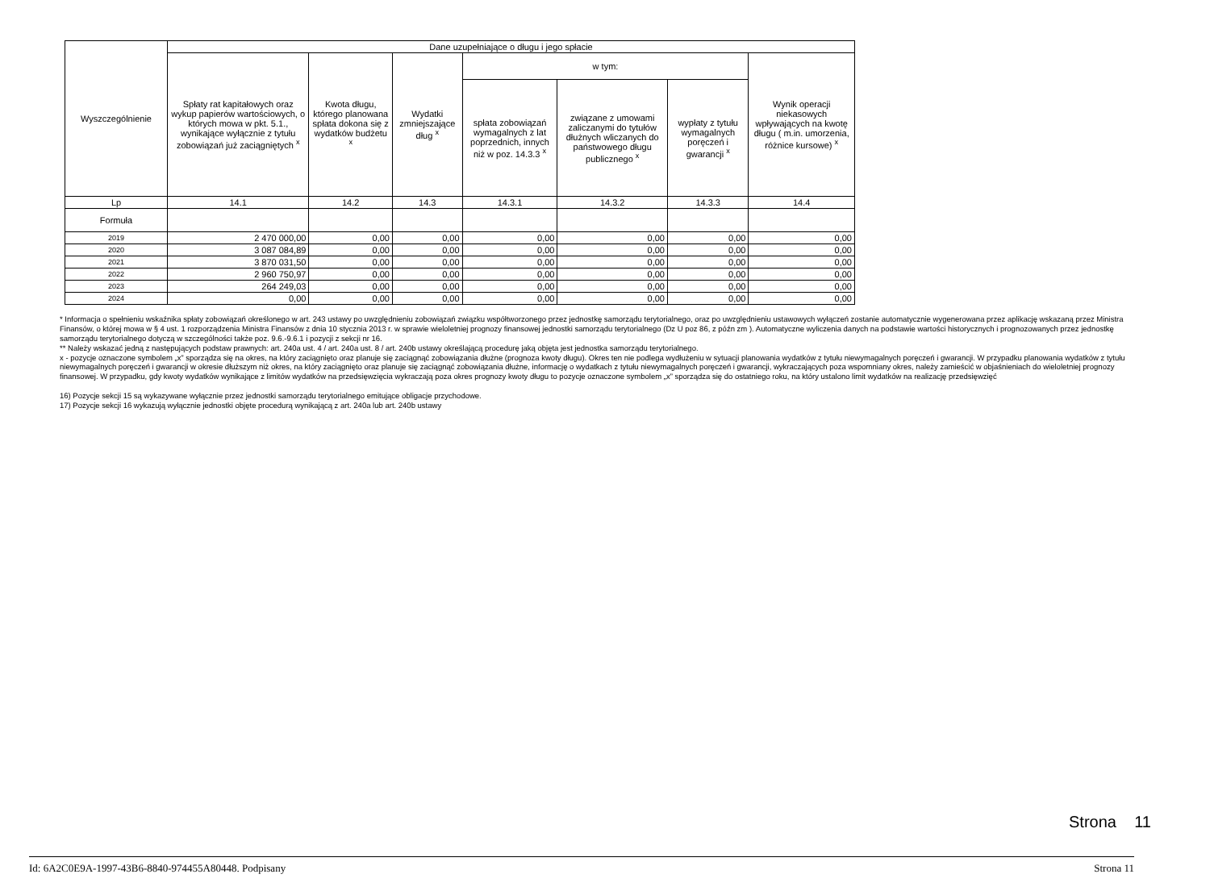| Wyszczególnienie | Dane uzupełniające o długu i jego spłacie | | | | | | |
| --- | --- | --- | --- | --- | --- | --- | --- |
| | Spłaty rat kapitałowych oraz wykup papierów wartościowych, o których mowa w pkt. 5.1., wynikające wyłącznie z tytułu zobowiązań już zaciągniętych <sup>x</sup> | Kwota długu, którego planowana spłata dokona się z wydatków budżetu <sup>x</sup> | Wydatki zmniejszające dług <sup>x</sup> | w tym: | | | Wynik operacji niekasowych wpływających na kwotę długu ( m.in. umorzenia, różnice kursowe) <sup>x</sup> |
| | | | | spłata zobowiązań wymagalnych z lat poprzednich, innych niż w poz. 14.3.3 <sup>x</sup> | związane z umowami zaliczanymi do tytułów dłużnych wliczanych do państwowego długu publicznego <sup>x</sup> | wypłaty z tytułu wymagalnych poręczeń i gwarancji <sup>x</sup> | |
| Lp | 14.1 | 14.2 | 14.3 | 14.3.1 | 14.3.2 | 14.3.3 | 14.4 |
| Formuła | | | | | | | |
| 2019 | 2 470 000,00 | 0,00 | 0,00 | 0,00 | 0,00 | 0,00 | 0,00 |
| 2020 | 3 087 084,89 | 0,00 | 0,00 | 0,00 | 0,00 | 0,00 | 0,00 |
| 2021 | 3 870 031,50 | 0,00 | 0,00 | 0,00 | 0,00 | 0,00 | 0,00 |
| 2022 | 2 960 750,97 | 0,00 | 0,00 | 0,00 | 0,00 | 0,00 | 0,00 |
| 2023 | 264 249,03 | 0,00 | 0,00 | 0,00 | 0,00 | 0,00 | 0,00 |
| 2024 | 0,00 | 0,00 | 0,00 | 0,00 | 0,00 | 0,00 | 0,00 |
* Informacja o spełnieniu wskaźnika spłaty zobowiązań określonego w art. 243 ustawy po uwzględnieniu zobowiązań związku współtworzonego przez jednostkę samorządu terytorialnego, oraz po uwzględnieniu ustawowych wyłączeń zostanie automatycznie wygenerowana przez aplikację wskazaną przez Ministra Finansów, o której mowa w § 4 ust. 1 rozporządzenia Ministra Finansów z dnia 10 stycznia 2013 r. w sprawie wieloletniej prognozy finansowej jednostki samorządu terytorialnego (Dz U poz 86, z późn zm ). Automatyczne wyliczenia danych na podstawie wartości historycznych i prognozowanych przez jednostkę samorządu terytorialnego dotyczą w szczególności także poz. 9.6.-9.6.1 i pozycji z sekcji nr 16.
** Należy wskazać jedną z następujących podstaw prawnych: art. 240a ust. 4 / art. 240a ust. 8 / art. 240b ustawy określającą procedurę jaką objęta jest jednostka samorządu terytorialnego.
x - pozycje oznaczone symbolem „x” sporządza się na okres, na który zaciągnięto oraz planuje się zaciągnąć zobowiązania dłużne (prognoza kwoty długu). Okres ten nie podlega wydłużeniu w sytuacji planowania wydatków z tytułu niewymagalnych poręczeń i gwarancji. W przypadku planowania wydatków z tytułu niewymagalnych poręczeń i gwarancji w okresie dłuższym niż okres, na który zaciągnięto oraz planuje się zaciągnąć zobowiązania dłużne, informację o wydatkach z tytułu niewymagalnych poręczeń i gwarancji, wykraczających poza wspomniany okres, należy zamieścić w objaśnieniach do wieloletniej prognozy finansowej. W przypadku, gdy kwoty wydatków wynikające z limitów wydatków na przedsięwzięcia wykraczają poza okres prognozy kwoty długu to pozycje oznaczone symbolem „x” sporządza się do ostatniego roku, na który ustalono limit wydatków na realizację przedsięwzięć
16) Pozycje sekcji 15 są wykazywane wyłącznie przez jednostki samorządu terytorialnego emitujące obligacje przychodowe.
17) Pozycje sekcji 16 wykazują wyłącznie jednostki objęte procedurą wynikającą z art. 240a lub art. 240b ustawy
Strona 11
Id: 6A2C0E9A-1997-43B6-8840-974455A80448. Podpisany Strona 11